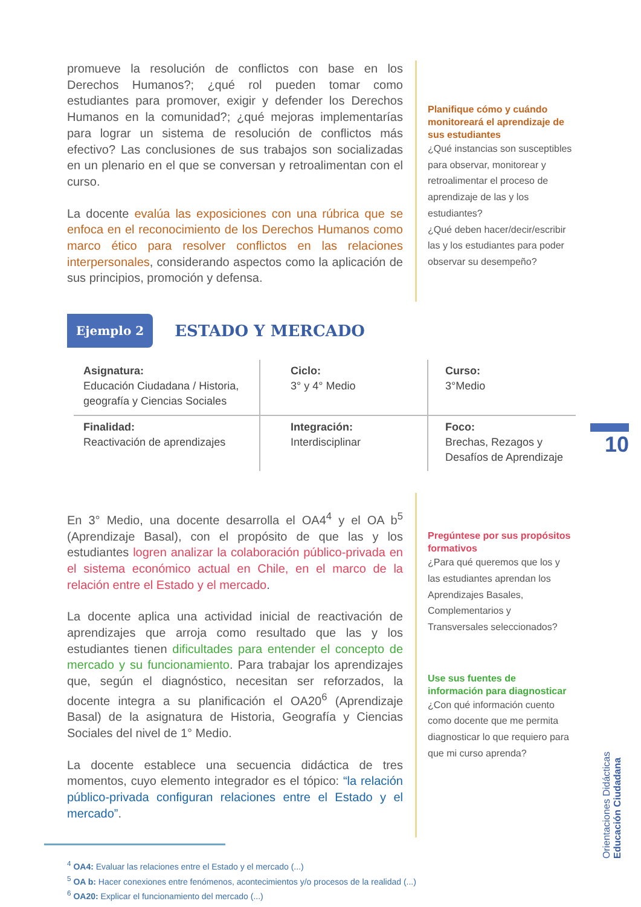promueve la resolución de conflictos con base en los Derechos Humanos?; ¿qué rol pueden tomar como estudiantes para promover, exigir y defender los Derechos Humanos en la comunidad?; ¿qué mejoras implementarías para lograr un sistema de resolución de conflictos más efectivo? Las conclusiones de sus trabajos son socializadas en un plenario en el que se conversan y retroalimentan con el curso.
La docente evalúa las exposiciones con una rúbrica que se enfoca en el reconocimiento de los Derechos Humanos como marco ético para resolver conflictos en las relaciones interpersonales, considerando aspectos como la aplicación de sus principios, promoción y defensa.
Planifique cómo y cuándo monitoreará el aprendizaje de sus estudiantes
¿Qué instancias son susceptibles para observar, monitorear y retroalimentar el proceso de aprendizaje de las y los estudiantes?
¿Qué deben hacer/decir/escribir las y los estudiantes para poder observar su desempeño?
Ejemplo 2 ESTADO Y MERCADO
| Asignatura: Educación Ciudadana / Historia, geografía y Ciencias Sociales | Ciclo: 3° y 4° Medio | Curso: 3°Medio |
| Finalidad: Reactivación de aprendizajes | Integración: Interdisciplinar | Foco: Brechas, Rezagos y Desafíos de Aprendizaje |
En 3° Medio, una docente desarrolla el OA4<sup>4</sup> y el OA b<sup>5</sup> (Aprendizaje Basal), con el propósito de que las y los estudiantes logren analizar la colaboración público-privada en el sistema económico actual en Chile, en el marco de la relación entre el Estado y el mercado.
La docente aplica una actividad inicial de reactivación de aprendizajes que arroja como resultado que las y los estudiantes tienen dificultades para entender el concepto de mercado y su funcionamiento. Para trabajar los aprendizajes que, según el diagnóstico, necesitan ser reforzados, la docente integra a su planificación el OA20<sup>6</sup> (Aprendizaje Basal) de la asignatura de Historia, Geografía y Ciencias Sociales del nivel de 1° Medio.
La docente establece una secuencia didáctica de tres momentos, cuyo elemento integrador es el tópico: “la relación público-privada configuran relaciones entre el Estado y el mercado”.
Pregúntese por sus propósitos formativos
¿Para qué queremos que los y las estudiantes aprendan los Aprendizajes Basales, Complementarios y Transversales seleccionados?
Use sus fuentes de información para diagnosticar
¿Con qué información cuento como docente que me permita diagnosticar lo que requiero para que mi curso aprenda?
<sup>4</sup> OA4: Evaluar las relaciones entre el Estado y el mercado (...)
<sup>5</sup> OA b: Hacer conexiones entre fenómenos, acontecimientos y/o procesos de la realidad (...)
<sup>6</sup> OA20: Explicar el funcionamiento del mercado (...)
10
Orientaciones Didácticas
Educación Ciudadana